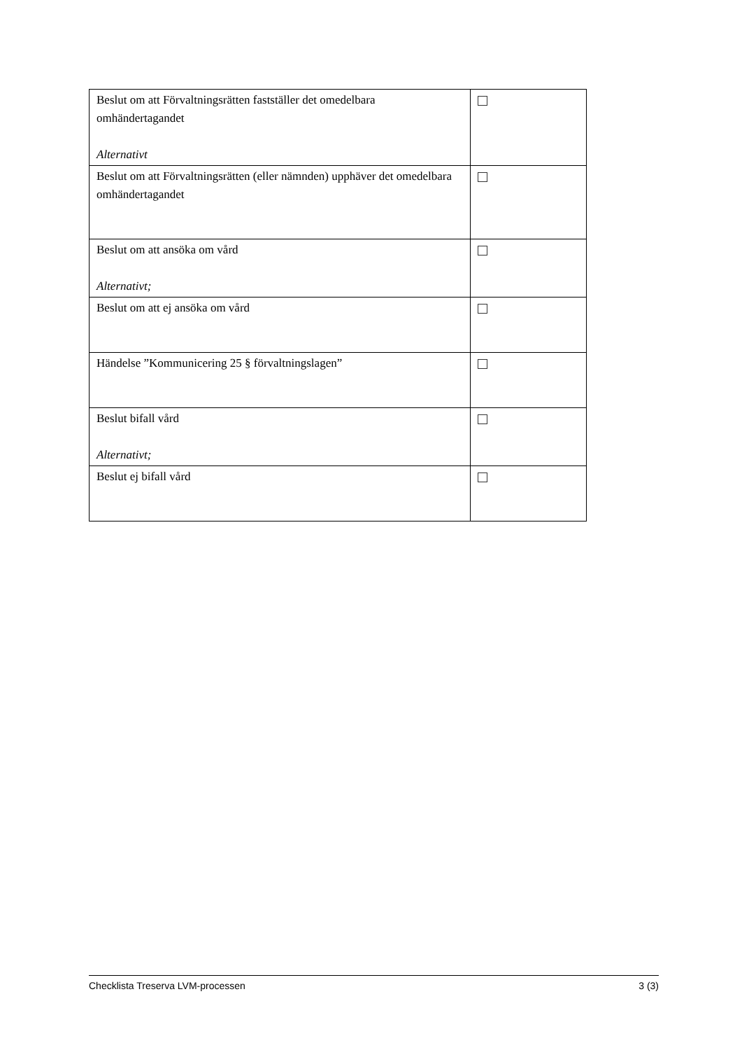| Beslut om att Förvaltningsrätten fastställer det omedelbara omhändertagandet Alternativt | |
| Beslut om att Förvaltningsrätten (eller nämnden) upphäver det omedelbara omhändertagandet | |
| Beslut om att ansöka om vård Alternativt; | |
| Beslut om att ej ansöka om vård | |
| Händelse ”Kommunicering 25 § förvaltningslagen” | |
| Beslut bifall vård Alternativt; | |
| Beslut ej bifall vård | |
Checklista Treserva LVM-processen 3 (3)